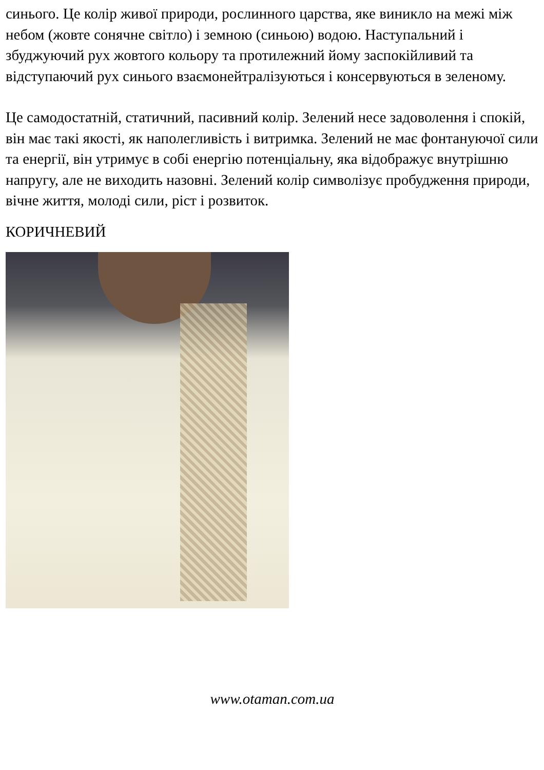синього. Це колір живої природи, рослинного царства, яке виникло на межі між небом (жовте сонячне світло) і земною (синьою) водою. Наступальний і збуджуючий рух жовтого кольору та протилежний йому заспокійливий та відступаючий рух синього взаємонейтралізуються і консервуються в зеленому.
Це самодостатній, статичний, пасивний колір. Зелений несе задоволення і спокій, він має такі якості, як наполегливість і витримка. Зелений не має фонтануючої сили та енергії, він утримує в собі енергію потенціальну, яка відображує внутрішню напругу, але не виходить назовні. Зелений колір символізує пробудження природи, вічне життя, молоді сили, ріст і розвиток.
КОРИЧНЕВИЙ
www.otaman.com.ua